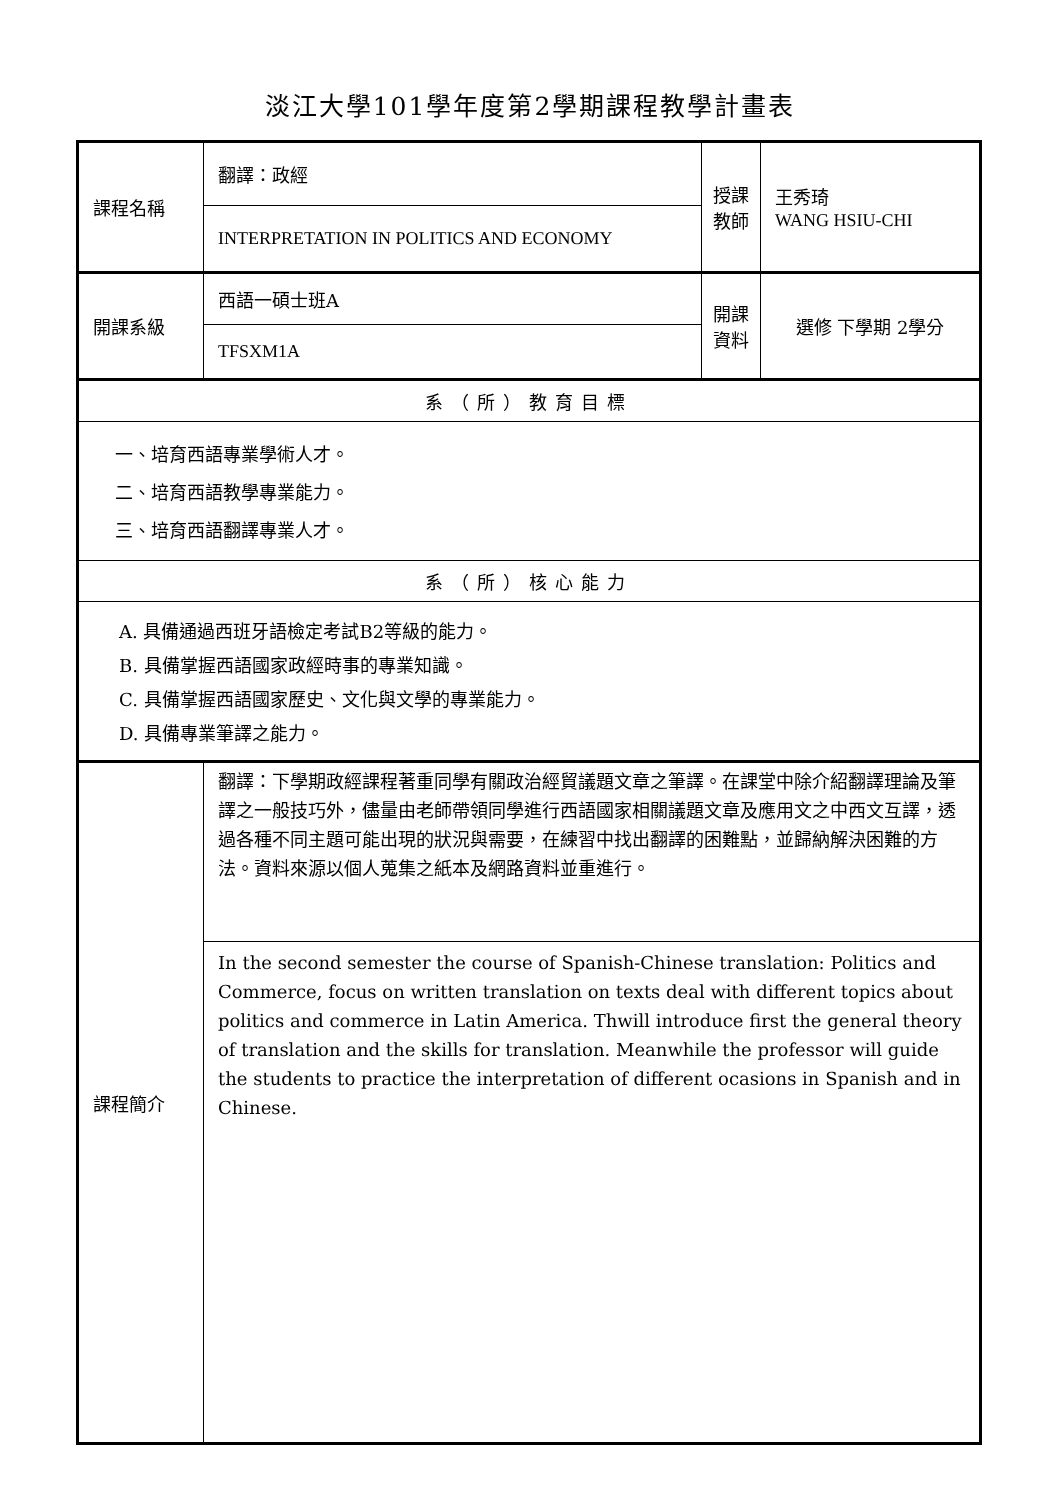淡江大學101學年度第2學期課程教學計畫表
| 課程名稱 | 翻譯：政經 | 授課 教師 | 王秀琦 WANG HSIU-CHI |
| | INTERPRETATION IN POLITICS AND ECONOMY | | |
| 開課系級 | 西語一碩士班A | 開課 資料 | 選修 下學期 2學分 |
| | TFSXM1A | | |
| 系（所）教育目標 | | | |
| 一、培育西語專業學術人才。 二、培育西語教學專業能力。 三、培育西語翻譯專業人才。 | | | |
| 系（所）核心能力 | | | |
| A. 具備通過西班牙語檢定考試B2等級的能力。 B. 具備掌握西語國家政經時事的專業知識。 C. 具備掌握西語國家歷史、文化與文學的專業能力。 D. 具備專業筆譯之能力。 | | | |
| 課程簡介 | 翻譯：下學期政經課程著重同學有關政治經貿議題文章之筆譯。在課堂中除介紹翻譯理論及筆譯之一般技巧外，儘量由老師帶領同學進行西語國家相關議題文章及應用文之中西文互譯，透過各種不同主題可能出現的狀況與需要，在練習中找出翻譯的困難點，並歸納解決困難的方法。資料來源以個人蒐集之紙本及網路資料並重進行。 | | |
| | In the second semester the course of Spanish-Chinese translation: Politics and Commerce, focus on written translation on texts deal with different topics about politics and commerce in Latin America. Thwill introduce first the general theory of translation and the skills for translation. Meanwhile the professor will guide the students to practice the interpretation of different ocasions in Spanish and in Chinese. | | |